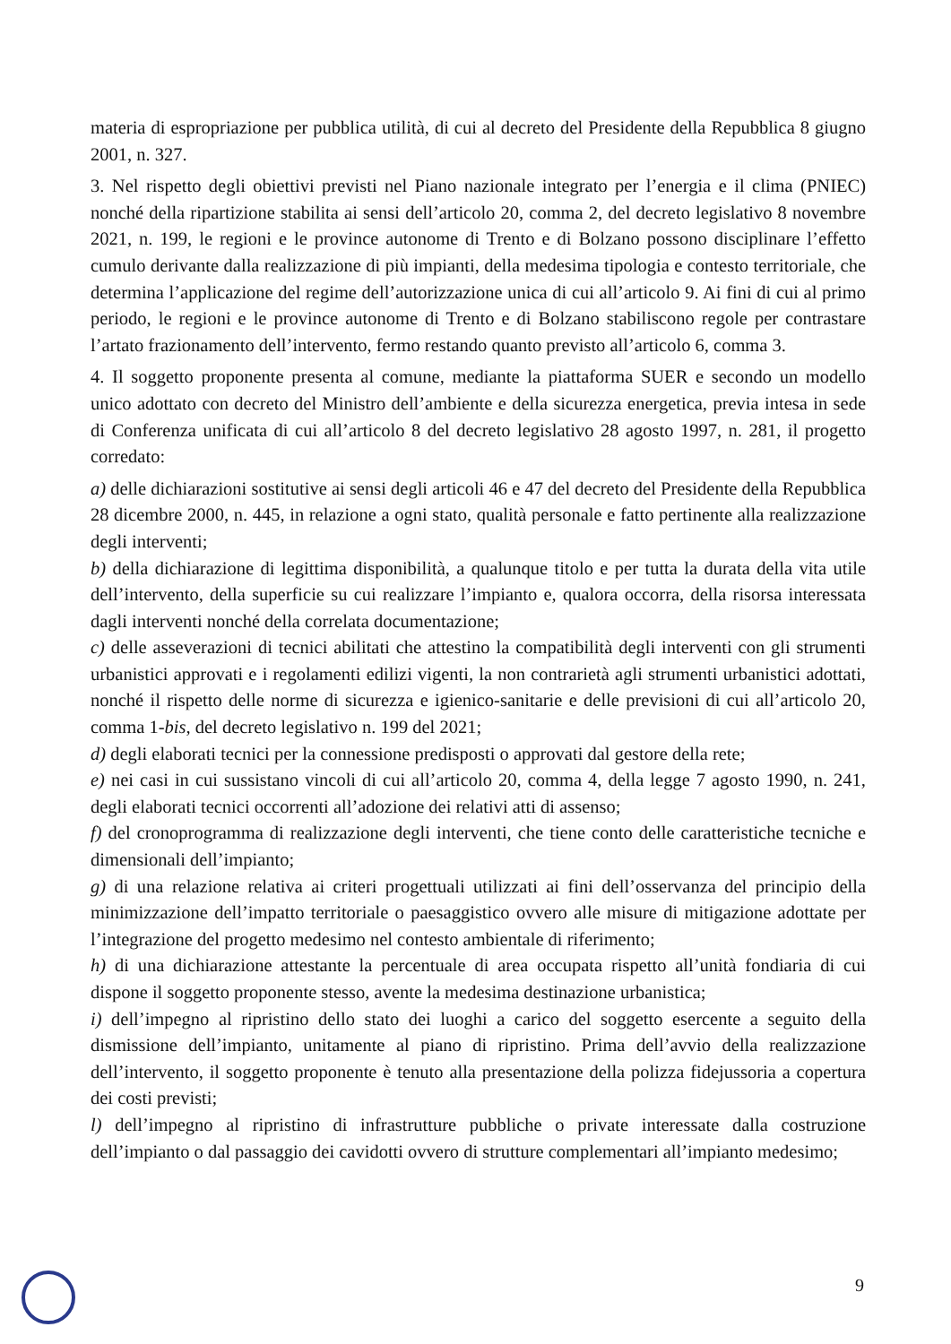materia di espropriazione per pubblica utilità, di cui al decreto del Presidente della Repubblica 8 giugno 2001, n. 327.
3. Nel rispetto degli obiettivi previsti nel Piano nazionale integrato per l’energia e il clima (PNIEC) nonché della ripartizione stabilita ai sensi dell’articolo 20, comma 2, del decreto legislativo 8 novembre 2021, n. 199, le regioni e le province autonome di Trento e di Bolzano possono disciplinare l’effetto cumulo derivante dalla realizzazione di più impianti, della medesima tipologia e contesto territoriale, che determina l’applicazione del regime dell’autorizzazione unica di cui all’articolo 9. Ai fini di cui al primo periodo, le regioni e le province autonome di Trento e di Bolzano stabiliscono regole per contrastare l’artato frazionamento dell’intervento, fermo restando quanto previsto all’articolo 6, comma 3.
4. Il soggetto proponente presenta al comune, mediante la piattaforma SUER e secondo un modello unico adottato con decreto del Ministro dell’ambiente e della sicurezza energetica, previa intesa in sede di Conferenza unificata di cui all’articolo 8 del decreto legislativo 28 agosto 1997, n. 281, il progetto corredato:
a) delle dichiarazioni sostitutive ai sensi degli articoli 46 e 47 del decreto del Presidente della Repubblica 28 dicembre 2000, n. 445, in relazione a ogni stato, qualità personale e fatto pertinente alla realizzazione degli interventi;
b) della dichiarazione di legittima disponibilità, a qualunque titolo e per tutta la durata della vita utile dell’intervento, della superficie su cui realizzare l’impianto e, qualora occorra, della risorsa interessata dagli interventi nonché della correlata documentazione;
c) delle asseverazioni di tecnici abilitati che attestino la compatibilità degli interventi con gli strumenti urbanistici approvati e i regolamenti edilizi vigenti, la non contrarietà agli strumenti urbanistici adottati, nonché il rispetto delle norme di sicurezza e igienico-sanitarie e delle previsioni di cui all’articolo 20, comma 1-bis, del decreto legislativo n. 199 del 2021;
d) degli elaborati tecnici per la connessione predisposti o approvati dal gestore della rete;
e) nei casi in cui sussistano vincoli di cui all’articolo 20, comma 4, della legge 7 agosto 1990, n. 241, degli elaborati tecnici occorrenti all’adozione dei relativi atti di assenso;
f) del cronoprogramma di realizzazione degli interventi, che tiene conto delle caratteristiche tecniche e dimensionali dell’impianto;
g) di una relazione relativa ai criteri progettuali utilizzati ai fini dell’osservanza del principio della minimizzazione dell’impatto territoriale o paesaggistico ovvero alle misure di mitigazione adottate per l’integrazione del progetto medesimo nel contesto ambientale di riferimento;
h) di una dichiarazione attestante la percentuale di area occupata rispetto all’unità fondiaria di cui dispone il soggetto proponente stesso, avente la medesima destinazione urbanistica;
i) dell’impegno al ripristino dello stato dei luoghi a carico del soggetto esercente a seguito della dismissione dell’impianto, unitamente al piano di ripristino. Prima dell’avvio della realizzazione dell’intervento, il soggetto proponente è tenuto alla presentazione della polizza fidejussoria a copertura dei costi previsti;
l) dell’impegno al ripristino di infrastrutture pubbliche o private interessate dalla costruzione dell’impianto o dal passaggio dei cavidotti ovvero di strutture complementari all’impianto medesimo;
9